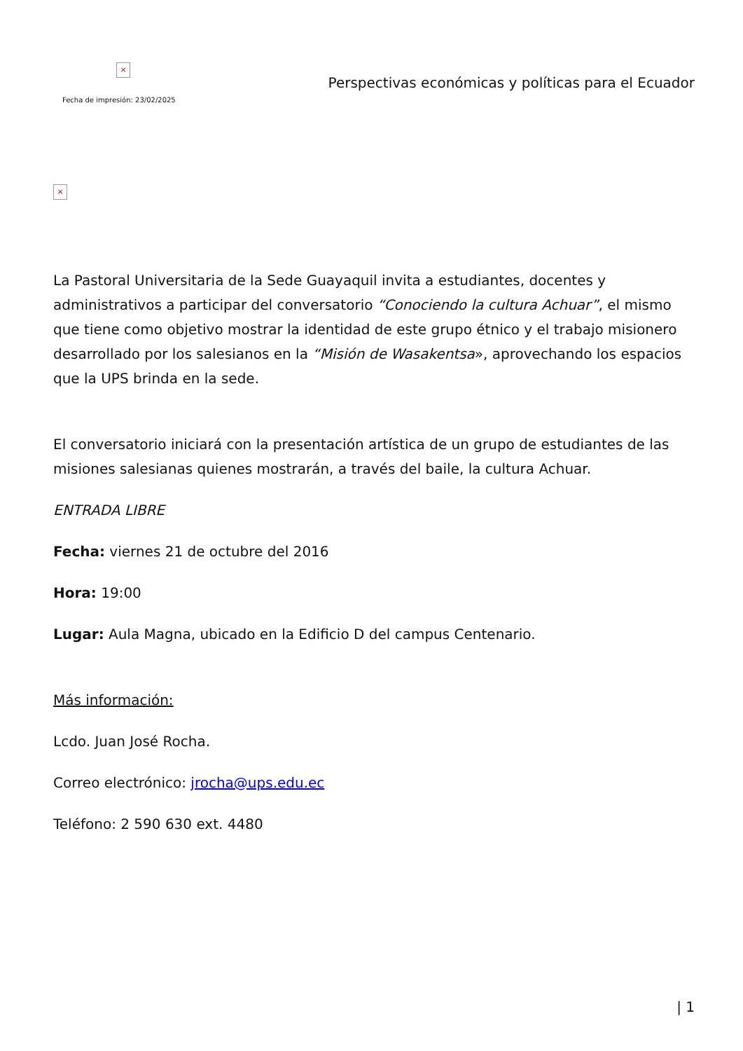×
Fecha de impresión: 23/02/2025
Perspectivas económicas y políticas para el Ecuador
×
La Pastoral Universitaria de la Sede Guayaquil invita a estudiantes, docentes y administrativos a participar del conversatorio “Conociendo la cultura Achuar”, el mismo que tiene como objetivo mostrar la identidad de este grupo étnico y el trabajo misionero desarrollado por los salesianos en la “Misión de Wasakentsa», aprovechando los espacios que la UPS brinda en la sede.
El conversatorio iniciará con la presentación artística de un grupo de estudiantes de las misiones salesianas quienes mostrarán, a través del baile, la cultura Achuar.
ENTRADA LIBRE
Fecha: viernes 21 de octubre del 2016
Hora: 19:00
Lugar: Aula Magna, ubicado en la Edificio D del campus Centenario.
Más información:
Lcdo. Juan José Rocha.
Correo electrónico: jrocha@ups.edu.ec
Teléfono: 2 590 630 ext. 4480
| 1